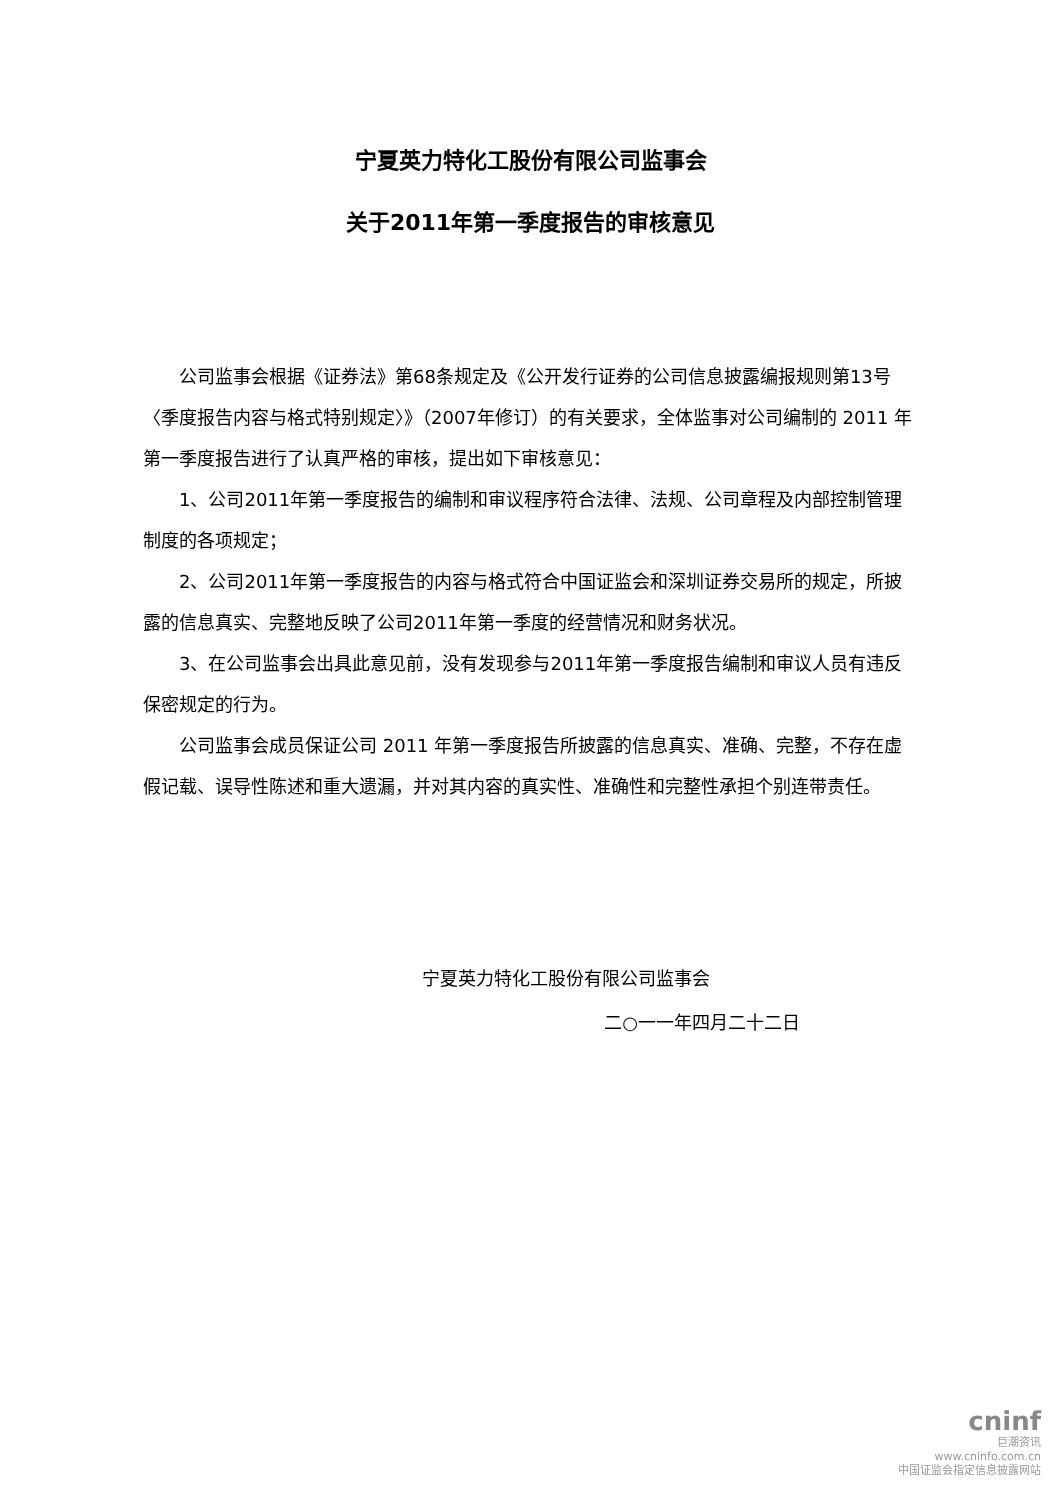宁夏英力特化工股份有限公司监事会
关于2011年第一季度报告的审核意见
公司监事会根据《证券法》第68条规定及《公开发行证券的公司信息披露编报规则第13号〈季度报告内容与格式特别规定〉》（2007年修订）的有关要求，全体监事对公司编制的 2011 年第一季度报告进行了认真严格的审核，提出如下审核意见：
1、公司2011年第一季度报告的编制和审议程序符合法律、法规、公司章程及内部控制管理制度的各项规定；
2、公司2011年第一季度报告的内容与格式符合中国证监会和深圳证券交易所的规定，所披露的信息真实、完整地反映了公司2011年第一季度的经营情况和财务状况。
3、在公司监事会出具此意见前，没有发现参与2011年第一季度报告编制和审议人员有违反保密规定的行为。
公司监事会成员保证公司 2011 年第一季度报告所披露的信息真实、准确、完整，不存在虚假记载、误导性陈述和重大遗漏，并对其内容的真实性、准确性和完整性承担个别连带责任。
宁夏英力特化工股份有限公司监事会
二○一一年四月二十二日
cninf
巨潮资讯
www.cninfo.com.cn
中国证监会指定信息披露网站